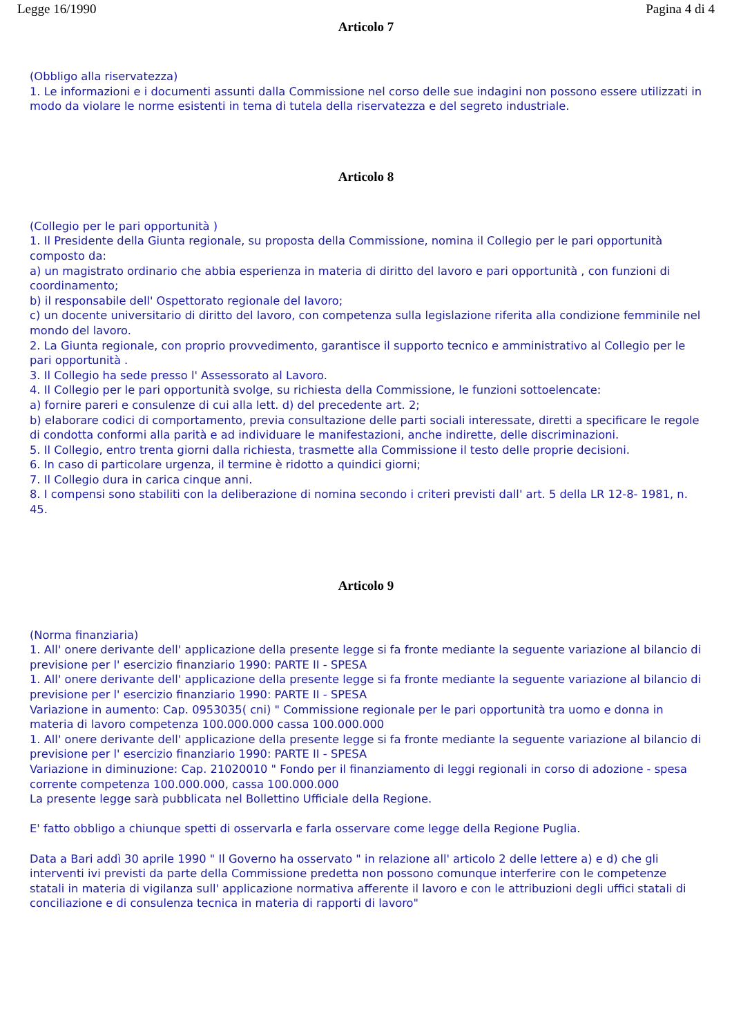Legge 16/1990 Pagina 4 di 4
Articolo 7
(Obbligo alla riservatezza)
1. Le informazioni e i documenti assunti dalla Commissione nel corso delle sue indagini non possono essere utilizzati in modo da violare le norme esistenti in tema di tutela della riservatezza e del segreto industriale.
Articolo 8
(Collegio per le pari opportunità )
1. Il Presidente della Giunta regionale, su proposta della Commissione, nomina il Collegio per le pari opportunità composto da:
a) un magistrato ordinario che abbia esperienza in materia di diritto del lavoro e pari opportunità , con funzioni di coordinamento;
b) il responsabile dell' Ospettorato regionale del lavoro;
c) un docente universitario di diritto del lavoro, con competenza sulla legislazione riferita alla condizione femminile nel mondo del lavoro.
2. La Giunta regionale, con proprio provvedimento, garantisce il supporto tecnico e amministrativo al Collegio per le pari opportunità .
3. Il Collegio ha sede presso l' Assessorato al Lavoro.
4. Il Collegio per le pari opportunità svolge, su richiesta della Commissione, le funzioni sottoelencate:
a) fornire pareri e consulenze di cui alla lett. d) del precedente art. 2;
b) elaborare codici di comportamento, previa consultazione delle parti sociali interessate, diretti a specificare le regole di condotta conformi alla parità e ad individuare le manifestazioni, anche indirette, delle discriminazioni.
5. Il Collegio, entro trenta giorni dalla richiesta, trasmette alla Commissione il testo delle proprie decisioni.
6. In caso di particolare urgenza, il termine è ridotto a quindici giorni;
7. Il Collegio dura in carica cinque anni.
8. I compensi sono stabiliti con la deliberazione di nomina secondo i criteri previsti dall' art. 5 della LR 12-8- 1981, n. 45.
Articolo 9
(Norma finanziaria)
1. All' onere derivante dell' applicazione della presente legge si fa fronte mediante la seguente variazione al bilancio di previsione per l' esercizio finanziario 1990: PARTE II - SPESA
1. All' onere derivante dell' applicazione della presente legge si fa fronte mediante la seguente variazione al bilancio di previsione per l' esercizio finanziario 1990: PARTE II - SPESA
Variazione in aumento: Cap. 0953035( cni) " Commissione regionale per le pari opportunità tra uomo e donna in materia di lavoro competenza 100.000.000 cassa 100.000.000
1. All' onere derivante dell' applicazione della presente legge si fa fronte mediante la seguente variazione al bilancio di previsione per l' esercizio finanziario 1990: PARTE II - SPESA
Variazione in diminuzione: Cap. 21020010 " Fondo per il finanziamento di leggi regionali in corso di adozione - spesa corrente competenza 100.000.000, cassa 100.000.000
La presente legge sarà pubblicata nel Bollettino Ufficiale della Regione.
E' fatto obbligo a chiunque spetti di osservarla e farla osservare come legge della Regione Puglia.
Data a Bari addì 30 aprile 1990 " Il Governo ha osservato " in relazione all' articolo 2 delle lettere a) e d) che gli interventi ivi previsti da parte della Commissione predetta non possono comunque interferire con le competenze statali in materia di vigilanza sull' applicazione normativa afferente il lavoro e con le attribuzioni degli uffici statali di conciliazione e di consulenza tecnica in materia di rapporti di lavoro"